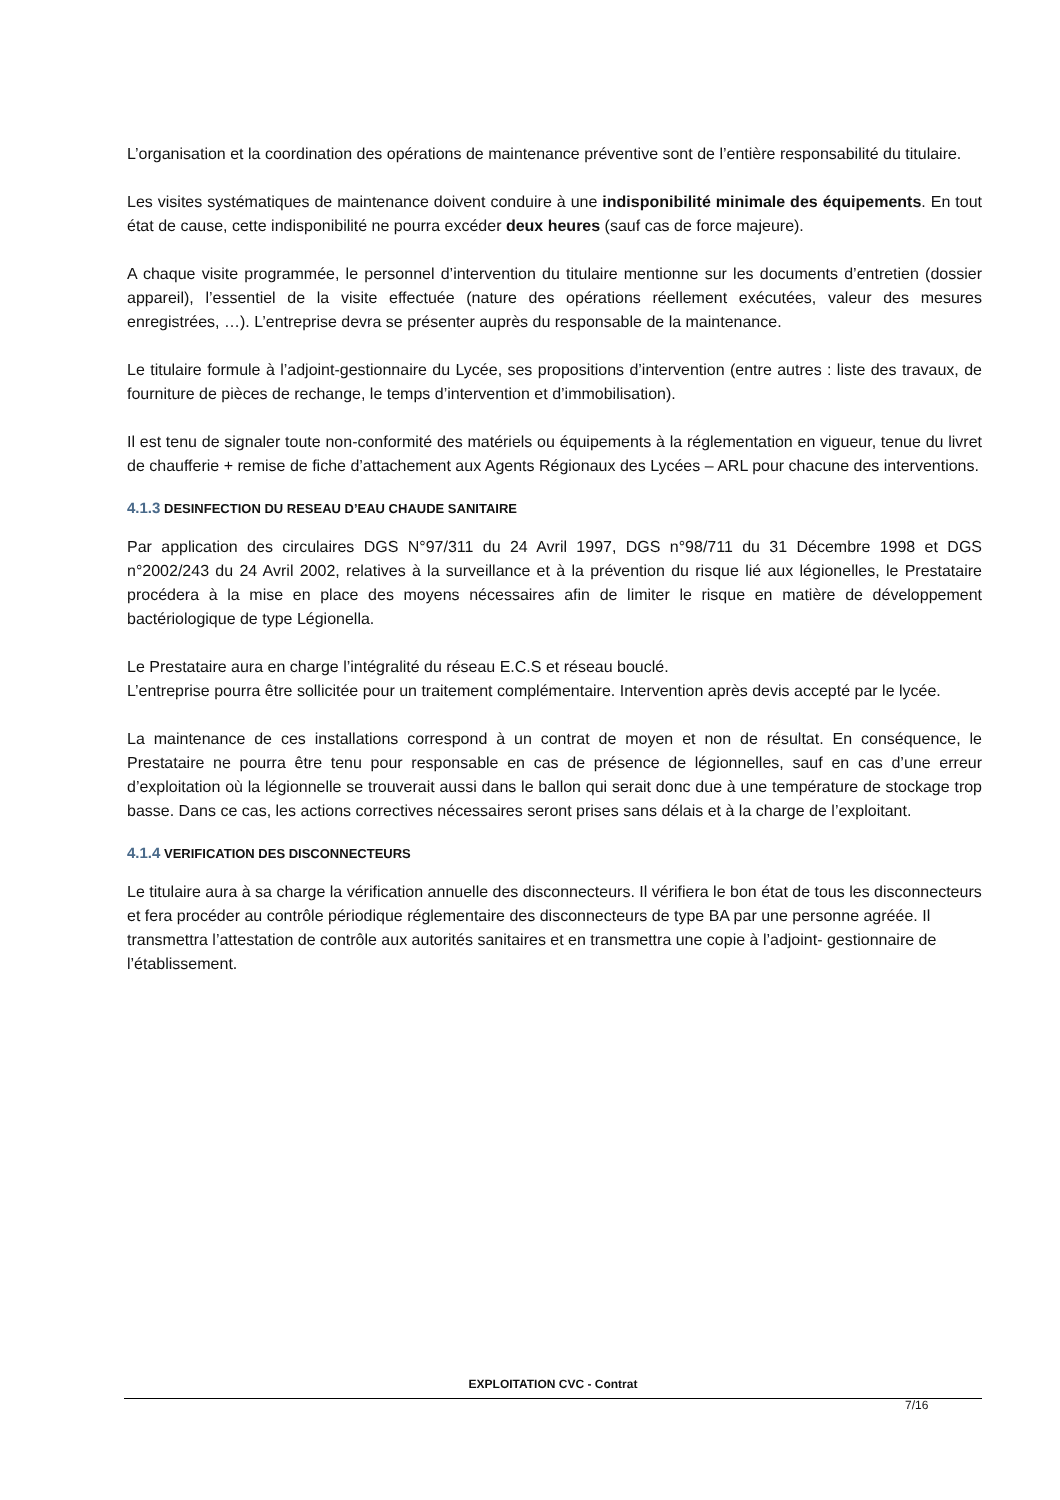L’organisation et la coordination des opérations de maintenance préventive sont de l’entière responsabilité du titulaire.
Les visites systématiques de maintenance doivent conduire à une indisponibilité minimale des équipements. En tout état de cause, cette indisponibilité ne pourra excéder deux heures (sauf cas de force majeure).
A chaque visite programmée, le personnel d’intervention du titulaire mentionne sur les documents d’entretien (dossier appareil), l’essentiel de la visite effectuée (nature des opérations réellement exécutées, valeur des mesures enregistrées, …). L’entreprise devra se présenter auprès du responsable de la maintenance.
Le titulaire formule à l’adjoint-gestionnaire du Lycée, ses propositions d’intervention (entre autres : liste des travaux, de fourniture de pièces de rechange, le temps d’intervention et d’immobilisation).
Il est tenu de signaler toute non-conformité des matériels ou équipements à la réglementation en vigueur, tenue du livret de chaufferie + remise de fiche d’attachement aux Agents Régionaux des Lycées – ARL pour chacune des interventions.
4.1.3 DESINFECTION DU RESEAU D’EAU CHAUDE SANITAIRE
Par application des circulaires DGS N°97/311 du 24 Avril 1997, DGS n°98/711 du 31 Décembre 1998 et DGS n°2002/243 du 24 Avril 2002, relatives à la surveillance et à la prévention du risque lié aux légionelles, le Prestataire procédera à la mise en place des moyens nécessaires afin de limiter le risque en matière de développement bactériologique de type Légionella.
Le Prestataire aura en charge l’intégralité du réseau E.C.S et réseau bouclé.
L’entreprise pourra être sollicitée pour un traitement complémentaire. Intervention après devis accepté par le lycée.
La maintenance de ces installations correspond à un contrat de moyen et non de résultat. En conséquence, le Prestataire ne pourra être tenu pour responsable en cas de présence de légionnelles, sauf en cas d’une erreur d’exploitation où la légionnelle se trouverait aussi dans le ballon qui serait donc due à une température de stockage trop basse. Dans ce cas, les actions correctives nécessaires seront prises sans délais et à la charge de l’exploitant.
4.1.4 VERIFICATION DES DISCONNECTEURS
Le titulaire aura à sa charge la vérification annuelle des disconnecteurs. Il vérifiera le bon état de tous les disconnecteurs et fera procéder au contrôle périodique réglementaire des disconnecteurs de type BA par une personne agréée. Il transmettra l’attestation de contrôle aux autorités sanitaires et en transmettra une copie à l’adjoint- gestionnaire de l’établissement.
EXPLOITATION CVC - Contrat
7/16